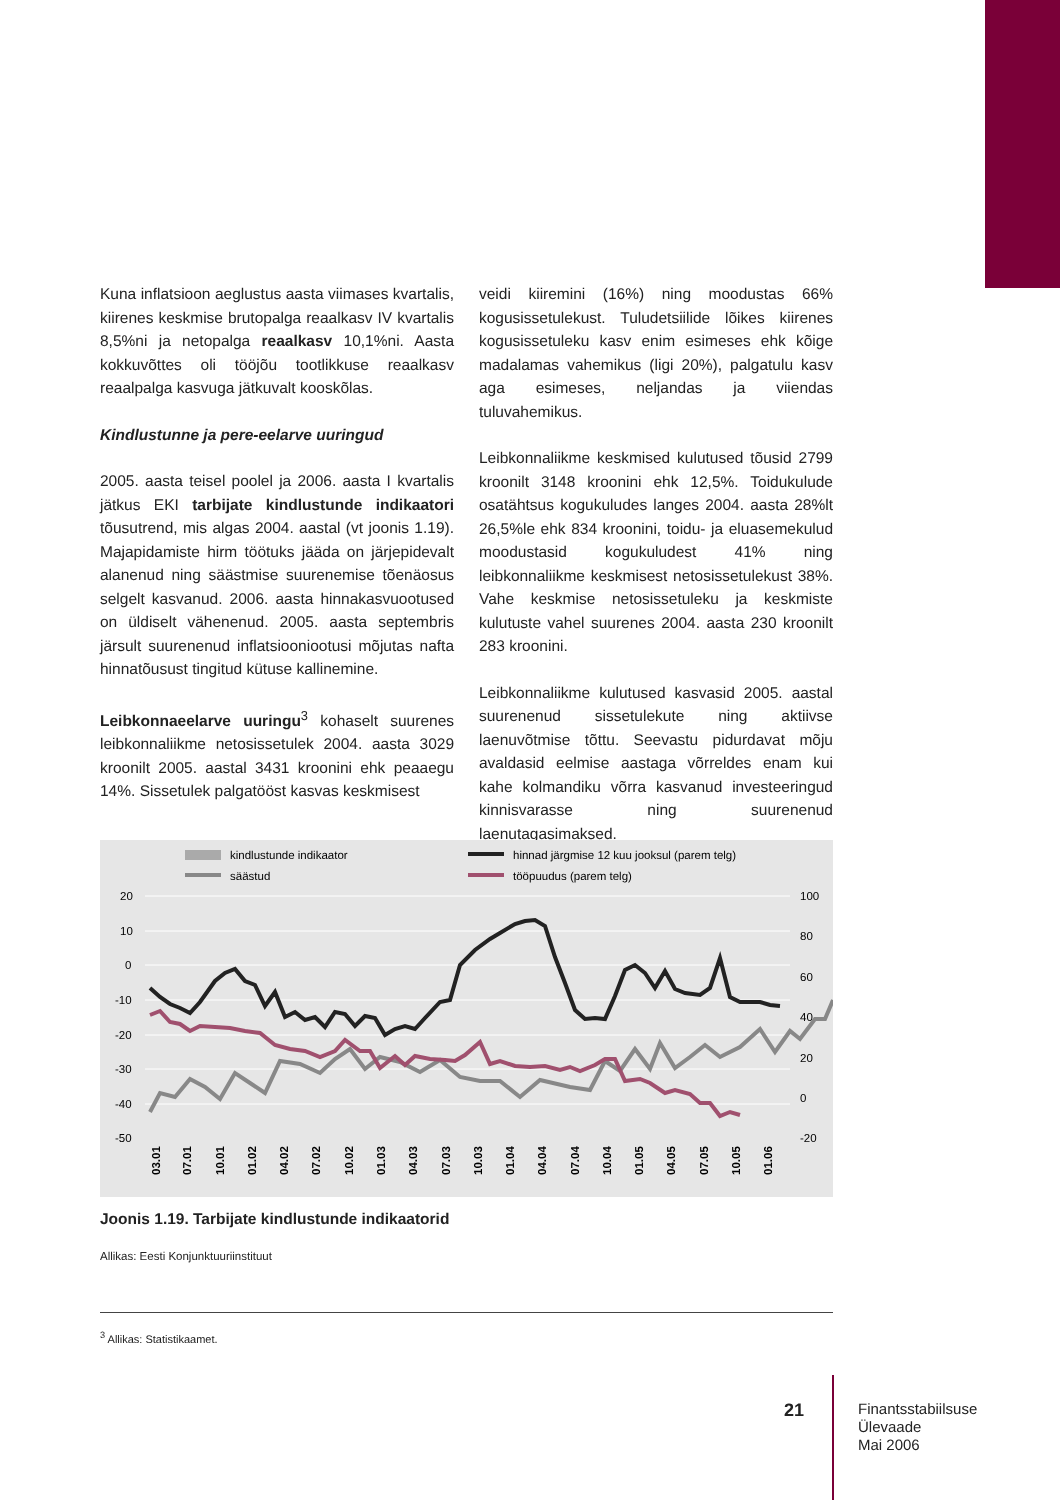Kuna inflatsioon aeglustus aasta viimases kvartalis, kiirenes keskmise brutopalga reaalkasv IV kvartalis 8,5%ni ja netopalga reaalkasv 10,1%ni. Aasta kokkuvõttes oli tööjõu tootlikkuse reaalkasv reaalpalga kasvuga jätkuvalt kooskõlas.
Kindlustunne ja pere-eelarve uuringud
2005. aasta teisel poolel ja 2006. aasta I kvartalis jätkus EKI tarbijate kindlustunde indikaatori tõusutrend, mis algas 2004. aastal (vt joonis 1.19). Majapidamiste hirm töötuks jääda on järjepidevalt alanenud ning säästmise suurenemise tõenäosus selgelt kasvanud. 2006. aasta hinnakasvuootused on üldiselt vähenenud. 2005. aasta septembris järsult suurenenud inflatsiooniootusi mõjutas nafta hinnatõusust tingitud kütuse kallinemine.
Leibkonnaeelarve uuringu<sup>3</sup> kohaselt suurenes leibkonnaliikme netosissetulek 2004. aasta 3029 kroonilt 2005. aastal 3431 kroonini ehk peaaegu 14%. Sissetulek palgatööst kasvas keskmisest
veidi kiiremini (16%) ning moodustas 66% kogusissetulekust. Tuludetsiilide lõikes kiirenes kogusissetuleku kasv enim esimeses ehk kõige madalamas vahemikus (ligi 20%), palgatulu kasv aga esimeses, neljandas ja viiendas tuluvahemikus.
Leibkonnaliikme keskmised kulutused tõusid 2799 kroonilt 3148 kroonini ehk 12,5%. Toidukulude osatähtsus kogukuludes langes 2004. aasta 28%lt 26,5%le ehk 834 kroonini, toidu- ja eluasemekulud moodustasid kogukuludest 41% ning leibkonnaliikme keskmisest netosissetulekust 38%. Vahe keskmise netosissetuleku ja keskmiste kulutuste vahel suurenes 2004. aasta 230 kroonilt 283 kroonini.
Leibkonnaliikme kulutused kasvasid 2005. aastal suurenenud sissetulekute ning aktiivse laenuvõtmise tõttu. Seevastu pidurdavat mõju avaldasid eelmise aastaga võrreldes enam kui kahe kolmandiku võrra kasvanud investeeringud kinnisvarasse ning suurenenud laenutagasimaksed.
kindlustunde indikaator
säästud
hinnad järgmise 12 kuu jooksul (parem telg)
tööpuudus (parem telg)
20
10
0
-10
-20
-30
-40
-50
100
80
60
40
20
0
-20
03.01
07.01
10.01
01.02
04.02
07.02
10.02
01.03
04.03
07.03
10.03
01.04
04.04
07.04
10.04
01.05
04.05
07.05
10.05
01.06
Joonis 1.19. Tarbijate kindlustunde indikaatorid
Allikas: Eesti Konjunktuuriinstituut
<sup>3</sup> Allikas: Statistikaamet.
21
Finantsstabiilsuse
Ülevaade
Mai 2006